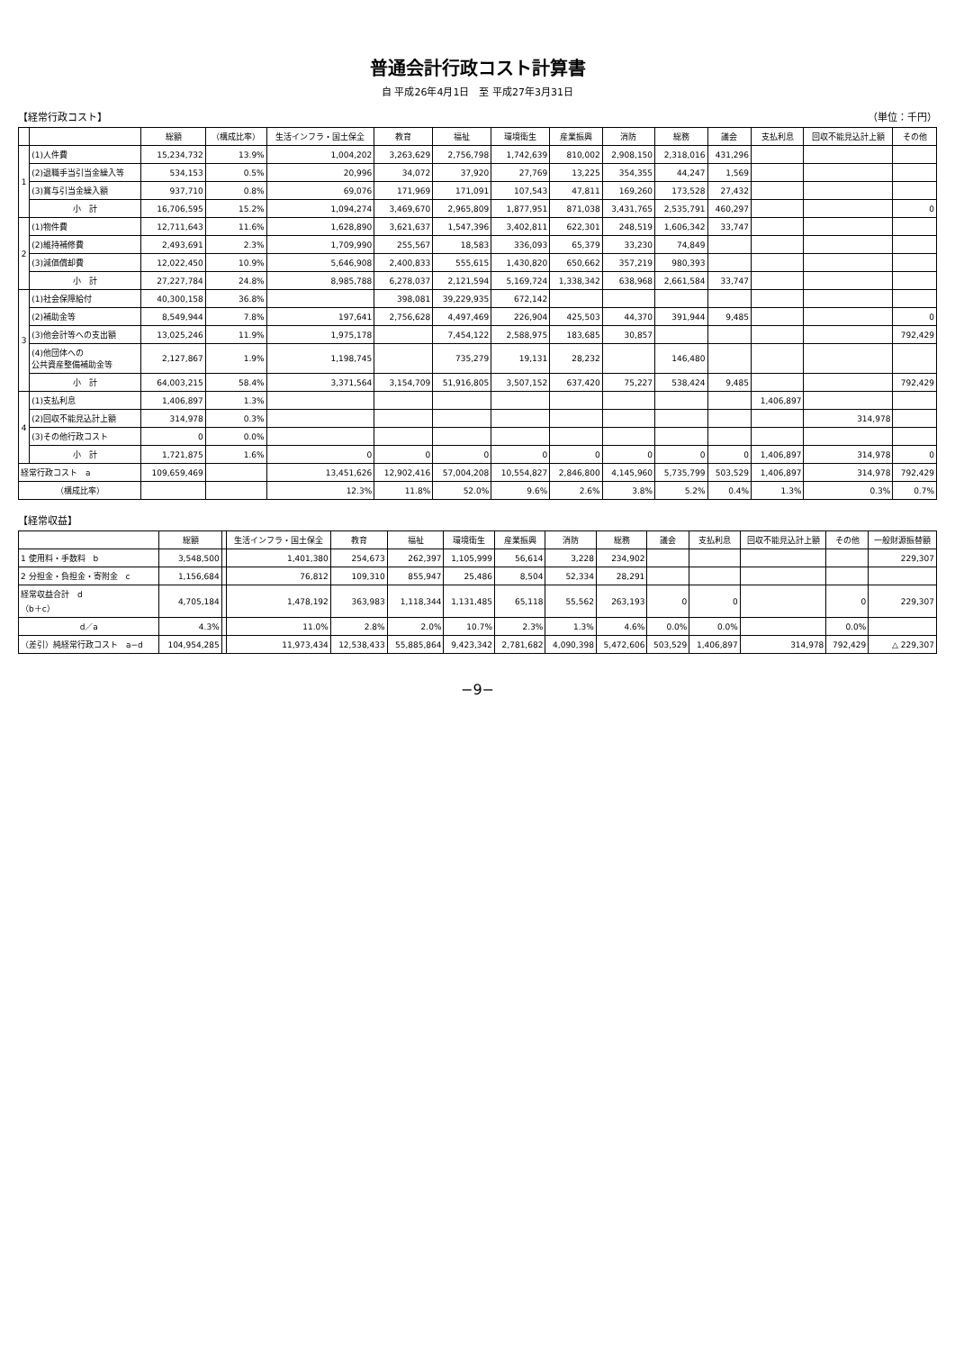普通会計行政コスト計算書
自 平成26年4月1日　至 平成27年3月31日
【経常行政コスト】 （単位：千円）
| | | 総額 | （構成比率） | 生活インフラ・国土保全 | 教育 | 福祉 | 環境衛生 | 産業振興 | 消防 | 総務 | 議会 | 支払利息 | 回収不能見込計上額 | その他 |
| --- | --- | --- | --- | --- | --- | --- | --- | --- | --- | --- | --- | --- | --- | --- |
| 1 | (1)人件費 | 15,234,732 | 13.9% | 1,004,202 | 3,263,629 | 2,756,798 | 1,742,639 | 810,002 | 2,908,150 | 2,318,016 | 431,296 | | | |
| | (2)退職手当引当金繰入等 | 534,153 | 0.5% | 20,996 | 34,072 | 37,920 | 27,769 | 13,225 | 354,355 | 44,247 | 1,569 | | | |
| | (3)賞与引当金繰入額 | 937,710 | 0.8% | 69,076 | 171,969 | 171,091 | 107,543 | 47,811 | 169,260 | 173,528 | 27,432 | | | |
| | 小 計 | 16,706,595 | 15.2% | 1,094,274 | 3,469,670 | 2,965,809 | 1,877,951 | 871,038 | 3,431,765 | 2,535,791 | 460,297 | | | 0 |
| 2 | (1)物件費 | 12,711,643 | 11.6% | 1,628,890 | 3,621,637 | 1,547,396 | 3,402,811 | 622,301 | 248,519 | 1,606,342 | 33,747 | | | |
| | (2)維持補修費 | 2,493,691 | 2.3% | 1,709,990 | 255,567 | 18,583 | 336,093 | 65,379 | 33,230 | 74,849 | | | | |
| | (3)減価償却費 | 12,022,450 | 10.9% | 5,646,908 | 2,400,833 | 555,615 | 1,430,820 | 650,662 | 357,219 | 980,393 | | | | |
| | 小 計 | 27,227,784 | 24.8% | 8,985,788 | 6,278,037 | 2,121,594 | 5,169,724 | 1,338,342 | 638,968 | 2,661,584 | 33,747 | | | |
| 3 | (1)社会保障給付 | 40,300,158 | 36.8% | | 398,081 | 39,229,935 | 672,142 | | | | | | | |
| | (2)補助金等 | 8,549,944 | 7.8% | 197,641 | 2,756,628 | 4,497,469 | 226,904 | 425,503 | 44,370 | 391,944 | 9,485 | | | 0 |
| | (3)他会計等への支出額 | 13,025,246 | 11.9% | 1,975,178 | | 7,454,122 | 2,588,975 | 183,685 | 30,857 | | | | | 792,429 |
| | (4)他団体への 公共資産整備補助金等 | 2,127,867 | 1.9% | 1,198,745 | | 735,279 | 19,131 | 28,232 | | 146,480 | | | | |
| | 小 計 | 64,003,215 | 58.4% | 3,371,564 | 3,154,709 | 51,916,805 | 3,507,152 | 637,420 | 75,227 | 538,424 | 9,485 | | | 792,429 |
| 4 | (1)支払利息 | 1,406,897 | 1.3% | | | | | | | | | 1,406,897 | | |
| | (2)回収不能見込計上額 | 314,978 | 0.3% | | | | | | | | | | 314,978 | |
| | (3)その他行政コスト | 0 | 0.0% | | | | | | | | | | | |
| | 小 計 | 1,721,875 | 1.6% | 0 | 0 | 0 | 0 | 0 | 0 | 0 | 0 | 1,406,897 | 314,978 | 0 |
| 経常行政コスト a | | 109,659,469 | | 13,451,626 | 12,902,416 | 57,004,208 | 10,554,827 | 2,846,800 | 4,145,960 | 5,735,799 | 503,529 | 1,406,897 | 314,978 | 792,429 |
| （構成比率） | | | | 12.3% | 11.8% | 52.0% | 9.6% | 2.6% | 3.8% | 5.2% | 0.4% | 1.3% | 0.3% | 0.7% |
【経常収益】
| | 総額 | | 生活インフラ・国土保全 | 教育 | 福祉 | 環境衛生 | 産業振興 | 消防 | 総務 | 議会 | 支払利息 | 回収不能見込計上額 | その他 | 一般財源振替額 |
| --- | --- | --- | --- | --- | --- | --- | --- | --- | --- | --- | --- | --- | --- | --- |
| 1 使用料・手数料 b | 3,548,500 | | 1,401,380 | 254,673 | 262,397 | 1,105,999 | 56,614 | 3,228 | 234,902 | | | | | 229,307 |
| 2 分担金・負担金・寄附金 c | 1,156,684 | | 76,812 | 109,310 | 855,947 | 25,486 | 8,504 | 52,334 | 28,291 | | | | | |
| 経常収益合計 d （b＋c） | 4,705,184 | | 1,478,192 | 363,983 | 1,118,344 | 1,131,485 | 65,118 | 55,562 | 263,193 | 0 | 0 | | 0 | 229,307 |
| d／a | 4.3% | | 11.0% | 2.8% | 2.0% | 10.7% | 2.3% | 1.3% | 4.6% | 0.0% | 0.0% | | 0.0% | |
| （差引）純経常行政コスト a−d | 104,954,285 | | 11,973,434 | 12,538,433 | 55,885,864 | 9,423,342 | 2,781,682 | 4,090,398 | 5,472,606 | 503,529 | 1,406,897 | 314,978 | 792,429 | △ 229,307 |
−9−